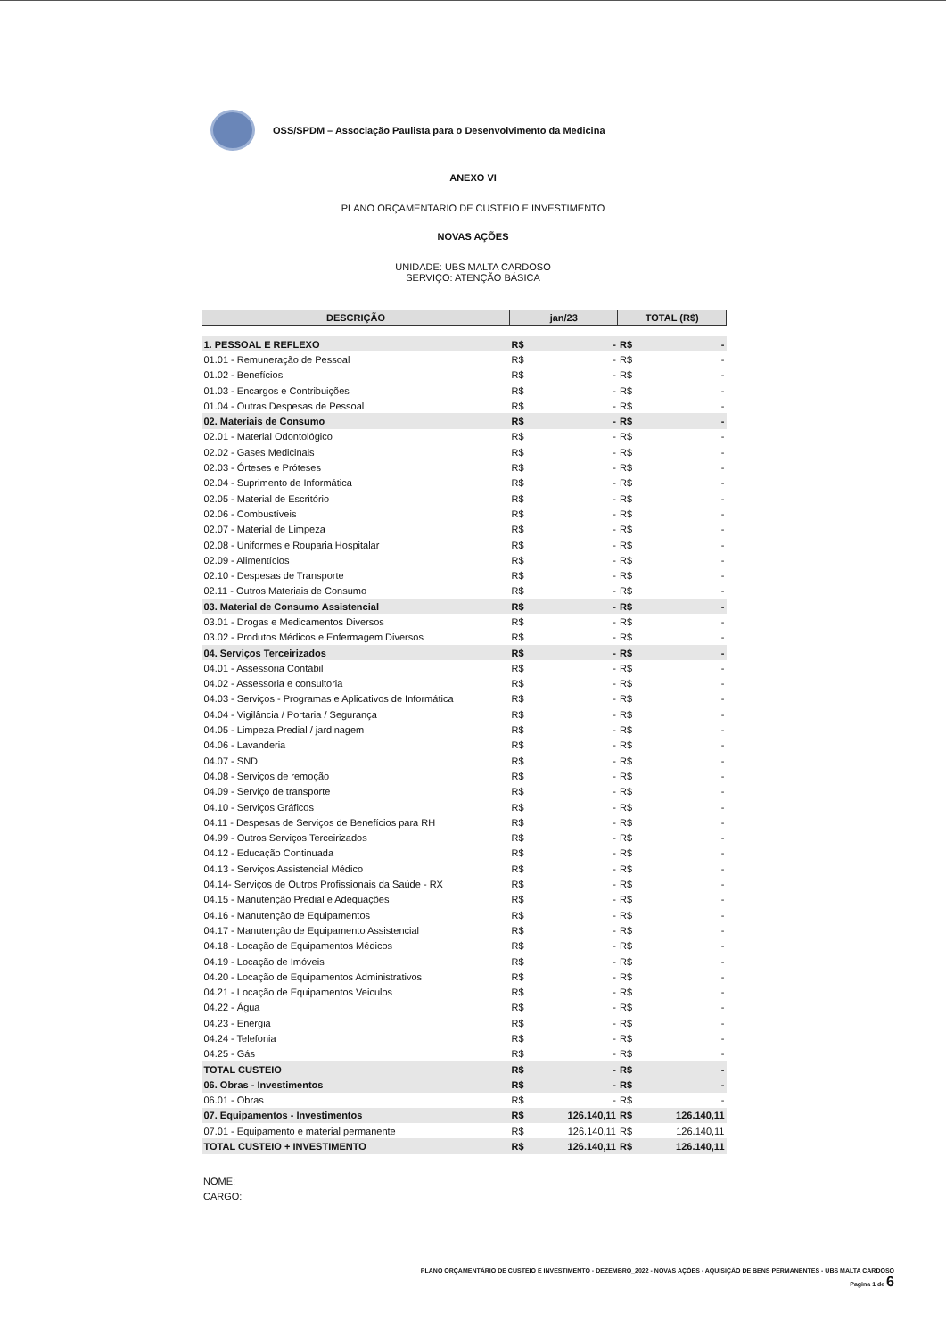OSS/SPDM – Associação Paulista para o Desenvolvimento da Medicina
ANEXO VI
PLANO ORÇAMENTARIO DE CUSTEIO E INVESTIMENTO
NOVAS AÇÕES
UNIDADE: UBS MALTA CARDOSO
SERVIÇO: ATENÇÃO BÁSICA
| DESCRIÇÃO | jan/23 | | TOTAL (R$) | |
| --- | --- | --- | --- | --- |
| 1. PESSOAL E REFLEXO | R$ | - | R$ | - |
| 01.01 - Remuneração de Pessoal | R$ | - | R$ | - |
| 01.02 - Benefícios | R$ | - | R$ | - |
| 01.03 - Encargos e Contribuições | R$ | - | R$ | - |
| 01.04 - Outras Despesas de Pessoal | R$ | - | R$ | - |
| 02. Materiais de Consumo | R$ | - | R$ | - |
| 02.01 - Material Odontológico | R$ | - | R$ | - |
| 02.02 - Gases Medicinais | R$ | - | R$ | - |
| 02.03 - Órteses e Próteses | R$ | - | R$ | - |
| 02.04 - Suprimento de Informática | R$ | - | R$ | - |
| 02.05 - Material de Escritório | R$ | - | R$ | - |
| 02.06 - Combustíveis | R$ | - | R$ | - |
| 02.07 - Material de Limpeza | R$ | - | R$ | - |
| 02.08 - Uniformes e Rouparia Hospitalar | R$ | - | R$ | - |
| 02.09 - Alimentícios | R$ | - | R$ | - |
| 02.10 - Despesas de Transporte | R$ | - | R$ | - |
| 02.11 - Outros Materiais de Consumo | R$ | - | R$ | - |
| 03. Material de Consumo Assistencial | R$ | - | R$ | - |
| 03.01 - Drogas e Medicamentos Diversos | R$ | - | R$ | - |
| 03.02 - Produtos Médicos e Enfermagem Diversos | R$ | - | R$ | - |
| 04. Serviços Terceirizados | R$ | - | R$ | - |
| 04.01 - Assessoria Contábil | R$ | - | R$ | - |
| 04.02 - Assessoria e consultoria | R$ | - | R$ | - |
| 04.03 - Serviços - Programas e Aplicativos de Informática | R$ | - | R$ | - |
| 04.04 - Vigilância / Portaria / Segurança | R$ | - | R$ | - |
| 04.05 - Limpeza Predial / jardinagem | R$ | - | R$ | - |
| 04.06 - Lavanderia | R$ | - | R$ | - |
| 04.07 - SND | R$ | - | R$ | - |
| 04.08 - Serviços de remoção | R$ | - | R$ | - |
| 04.09 - Serviço de transporte | R$ | - | R$ | - |
| 04.10 - Serviços Gráficos | R$ | - | R$ | - |
| 04.11 - Despesas de Serviços de Benefícios para RH | R$ | - | R$ | - |
| 04.99 - Outros Serviços Terceirizados | R$ | - | R$ | - |
| 04.12 - Educação Continuada | R$ | - | R$ | - |
| 04.13 - Serviços Assistencial Médico | R$ | - | R$ | - |
| 04.14- Serviços de Outros Profissionais da Saúde - RX | R$ | - | R$ | - |
| 04.15 - Manutenção Predial e Adequações | R$ | - | R$ | - |
| 04.16 - Manutenção de Equipamentos | R$ | - | R$ | - |
| 04.17 - Manutenção de Equipamento Assistencial | R$ | - | R$ | - |
| 04.18 - Locação de Equipamentos Médicos | R$ | - | R$ | - |
| 04.19 - Locação de Imóveis | R$ | - | R$ | - |
| 04.20 - Locação de Equipamentos Administrativos | R$ | - | R$ | - |
| 04.21 - Locação de Equipamentos Veiculos | R$ | - | R$ | - |
| 04.22 - Água | R$ | - | R$ | - |
| 04.23 - Energia | R$ | - | R$ | - |
| 04.24 - Telefonia | R$ | - | R$ | - |
| 04.25 - Gás | R$ | - | R$ | - |
| TOTAL CUSTEIO | R$ | - | R$ | - |
| 06. Obras - Investimentos | R$ | - | R$ | - |
| 06.01 - Obras | R$ | - | R$ | - |
| 07. Equipamentos - Investimentos | R$ | 126.140,11 | R$ | 126.140,11 |
| 07.01 - Equipamento e material permanente | R$ | 126.140,11 | R$ | 126.140,11 |
| TOTAL CUSTEIO + INVESTIMENTO | R$ | 126.140,11 | R$ | 126.140,11 |
NOME:
CARGO:
PLANO ORÇAMENTÁRIO DE CUSTEIO E INVESTIMENTO - DEZEMBRO_2022 - NOVAS AÇÕES - AQUISIÇÃO DE BENS PERMANENTES - UBS MALTA CARDOSO
Pagina 1 de 6